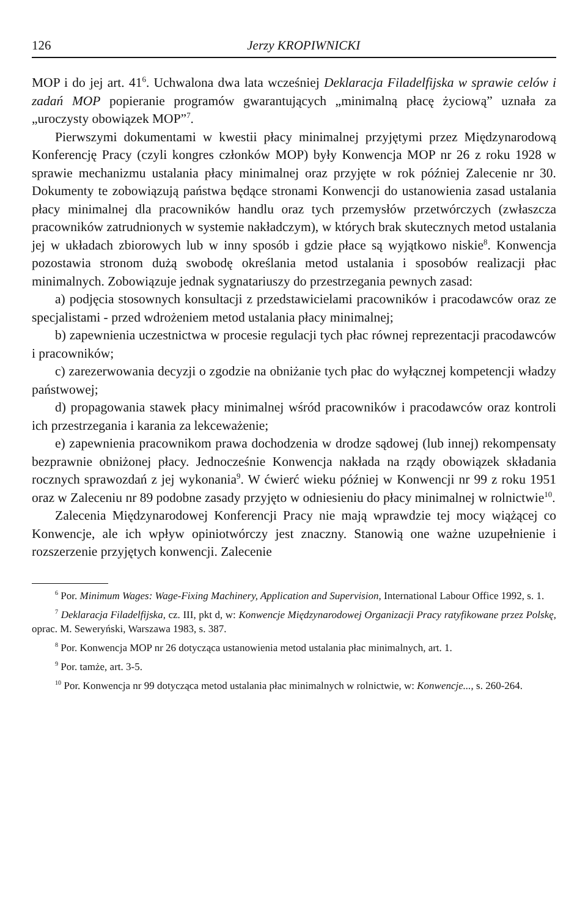126 Jerzy KROPIWNICKI
MOP i do jej art. 41<sup>6</sup>. Uchwalona dwa lata wcześniej Deklaracja Filadelfijska w sprawie celów i zadań MOP popieranie programów gwarantujących „minimalną płacę życiową” uznała za „uroczysty obowiązek MOP”<sup>7</sup>.
Pierwszymi dokumentami w kwestii płacy minimalnej przyjętymi przez Międzynarodową Konferencję Pracy (czyli kongres członków MOP) były Konwencja MOP nr 26 z roku 1928 w sprawie mechanizmu ustalania płacy minimalnej oraz przyjęte w rok później Zalecenie nr 30. Dokumenty te zobowiązują państwa będące stronami Konwencji do ustanowienia zasad ustalania płacy minimalnej dla pracowników handlu oraz tych przemysłów przetwórczych (zwłaszcza pracowników zatrudnionych w systemie nakładczym), w których brak skutecznych metod ustalania jej w układach zbiorowych lub w inny sposób i gdzie płace są wyjątkowo niskie<sup>8</sup>. Konwencja pozostawia stronom dużą swobodę określania metod ustalania i sposobów realizacji płac minimalnych. Zobowiązuje jednak sygnatariuszy do przestrzegania pewnych zasad:
a) podjęcia stosownych konsultacji z przedstawicielami pracowników i pracodawców oraz ze specjalistami - przed wdrożeniem metod ustalania płacy minimalnej;
b) zapewnienia uczestnictwa w procesie regulacji tych płac równej reprezentacji pracodawców i pracowników;
c) zarezerwowania decyzji o zgodzie na obniżanie tych płac do wyłącznej kompetencji władzy państwowej;
d) propagowania stawek płacy minimalnej wśród pracowników i pracodawców oraz kontroli ich przestrzegania i karania za lekceważenie;
e) zapewnienia pracownikom prawa dochodzenia w drodze sądowej (lub innej) rekompensaty bezprawnie obniżonej płacy. Jednocześnie Konwencja nakłada na rządy obowiązek składania rocznych sprawozdań z jej wykonania<sup>9</sup>. W ćwierć wieku później w Konwencji nr 99 z roku 1951 oraz w Zaleceniu nr 89 podobne zasady przyjęto w odniesieniu do płacy minimalnej w rolnictwie<sup>10</sup>.
Zalecenia Międzynarodowej Konferencji Pracy nie mają wprawdzie tej mocy wiążącej co Konwencje, ale ich wpływ opiniotwórczy jest znaczny. Stanowią one ważne uzupełnienie i rozszerzenie przyjętych konwencji. Zalecenie
<sup>6</sup> Por. Minimum Wages: Wage-Fixing Machinery, Application and Supervision, International Labour Office 1992, s. 1.
<sup>7</sup> Deklaracja Filadelfijska, cz. III, pkt d, w: Konwencje Międzynarodowej Organizacji Pracy ratyfikowane przez Polskę, oprac. M. Seweryński, Warszawa 1983, s. 387.
<sup>8</sup> Por. Konwencja MOP nr 26 dotycząca ustanowienia metod ustalania płac minimalnych, art. 1.
<sup>9</sup> Por. tamże, art. 3-5.
<sup>10</sup> Por. Konwencja nr 99 dotycząca metod ustalania płac minimalnych w rolnictwie, w: Konwencje..., s. 260-264.